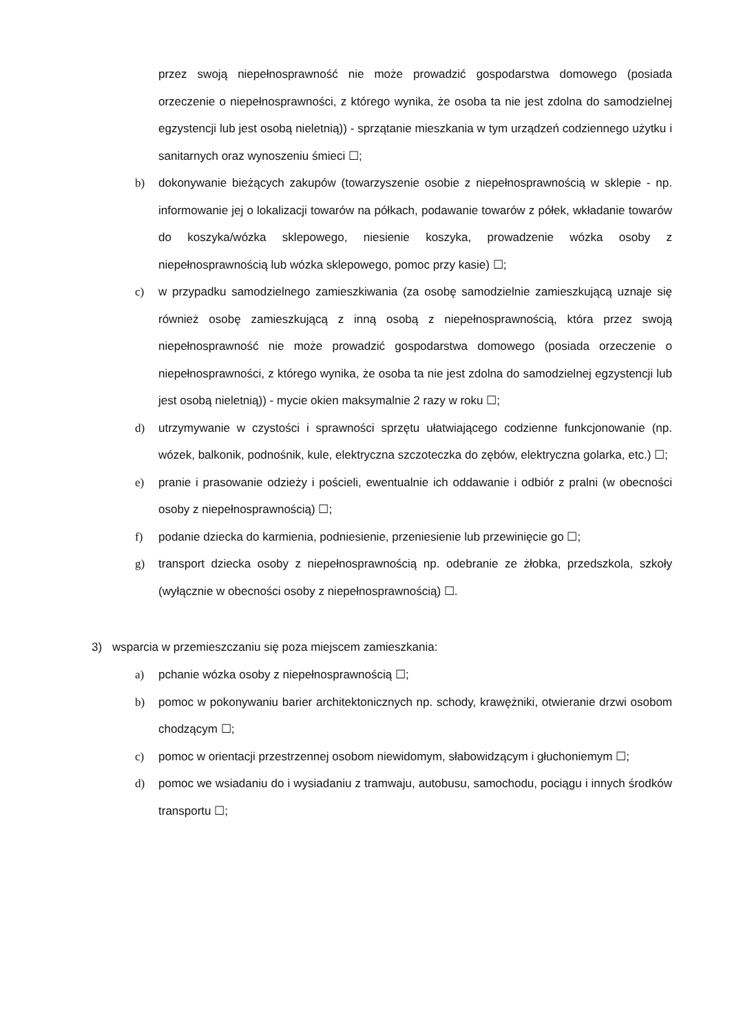przez swoją niepełnosprawność nie może prowadzić gospodarstwa domowego (posiada orzeczenie o niepełnosprawności, z którego wynika, że osoba ta nie jest zdolna do samodzielnej egzystencji lub jest osobą nieletnią)) - sprzątanie mieszkania w tym urządzeń codziennego użytku i sanitarnych oraz wynoszeniu śmieci ☐;
b) dokonywanie bieżących zakupów (towarzyszenie osobie z niepełnosprawnością w sklepie - np. informowanie jej o lokalizacji towarów na półkach, podawanie towarów z półek, wkładanie towarów do koszyka/wózka sklepowego, niesienie koszyka, prowadzenie wózka osoby z niepełnosprawnością lub wózka sklepowego, pomoc przy kasie) ☐;
c) w przypadku samodzielnego zamieszkiwania (za osobę samodzielnie zamieszkującą uznaje się również osobę zamieszkującą z inną osobą z niepełnosprawnością, która przez swoją niepełnosprawność nie może prowadzić gospodarstwa domowego (posiada orzeczenie o niepełnosprawności, z którego wynika, że osoba ta nie jest zdolna do samodzielnej egzystencji lub jest osobą nieletnią)) - mycie okien maksymalnie 2 razy w roku ☐;
d) utrzymywanie w czystości i sprawności sprzętu ułatwiającego codzienne funkcjonowanie (np. wózek, balkonik, podnośnik, kule, elektryczna szczoteczka do zębów, elektryczna golarka, etc.) ☐;
e) pranie i prasowanie odzieży i pościeli, ewentualnie ich oddawanie i odbiór z pralni (w obecności osoby z niepełnosprawnością) ☐;
f) podanie dziecka do karmienia, podniesienie, przeniesienie lub przewinięcie go ☐;
g) transport dziecka osoby z niepełnosprawnością np. odebranie ze żłobka, przedszkola, szkoły (wyłącznie w obecności osoby z niepełnosprawnością) ☐.
3) wsparcia w przemieszczaniu się poza miejscem zamieszkania:
a) pchanie wózka osoby z niepełnosprawnością ☐;
b) pomoc w pokonywaniu barier architektonicznych np. schody, krawężniki, otwieranie drzwi osobom chodzącym ☐;
c) pomoc w orientacji przestrzennej osobom niewidomym, słabowidzącym i głuchoniemym ☐;
d) pomoc we wsiadaniu do i wysiadaniu z tramwaju, autobusu, samochodu, pociągu i innych środków transportu ☐;